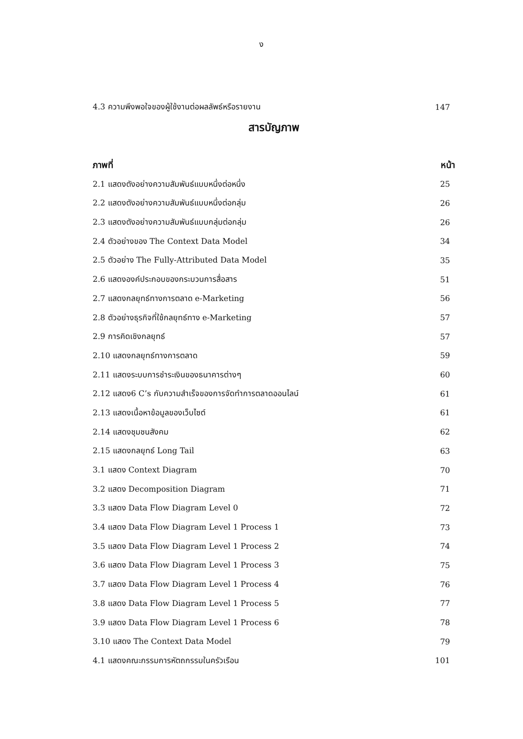ง
4.3 ความพึงพอใจของผู้ใช้งานต่อผลลัพธ์หรือรายงาน 147
สารบัญภาพ
ภาพที่ หน้า
2.1 แสดงตังอย่างความสัมพันธ์แบบหนึ่งต่อหนึ่ง 25
2.2 แสดงตังอย่างความสัมพันธ์แบบหนึ่งต่อกลุ่ม 26
2.3 แสดงตังอย่างความสัมพันธ์แบบกลุ่มต่อกลุ่ม 26
2.4 ตัวอย่างของ The Context Data Model 34
2.5 ตัวอย่าง The Fully-Attributed Data Model 35
2.6 แสดงองค์ประกอบของกระบวนการสื่อสาร 51
2.7 แสดงกลยุทธ์ทางการตลาด e-Marketing 56
2.8 ตัวอย่างธุรกิจที่ใช้กลยุทธ์ทาง e-Marketing 57
2.9 การคิดเชิงกลยุทธ์ 57
2.10 แสดงกลยุทธ์ทางการตลาด 59
2.11 แสดงระบบการชำระเงินของธนาคารต่างๆ 60
2.12 แสดง6 C’s กับความสำเร็จของการจัดทำการตลาดออนไลน์ 61
2.13 แสดงเนื้อหาข้อมูลของเว็บไซต์ 61
2.14 แสดงชุมชนสังคม 62
2.15 แสดงกลยุทธ์ Long Tail 63
3.1 แสดง Context Diagram 70
3.2 แสดง Decomposition Diagram 71
3.3 แสดง Data Flow Diagram Level 0 72
3.4 แสดง Data Flow Diagram Level 1 Process 1 73
3.5 แสดง Data Flow Diagram Level 1 Process 2 74
3.6 แสดง Data Flow Diagram Level 1 Process 3 75
3.7 แสดง Data Flow Diagram Level 1 Process 4 76
3.8 แสดง Data Flow Diagram Level 1 Process 5 77
3.9 แสดง Data Flow Diagram Level 1 Process 6 78
3.10 แสดง The Context Data Model 79
4.1 แสดงคณะกรรมการหัตถกรรมในครัวเรือน 101